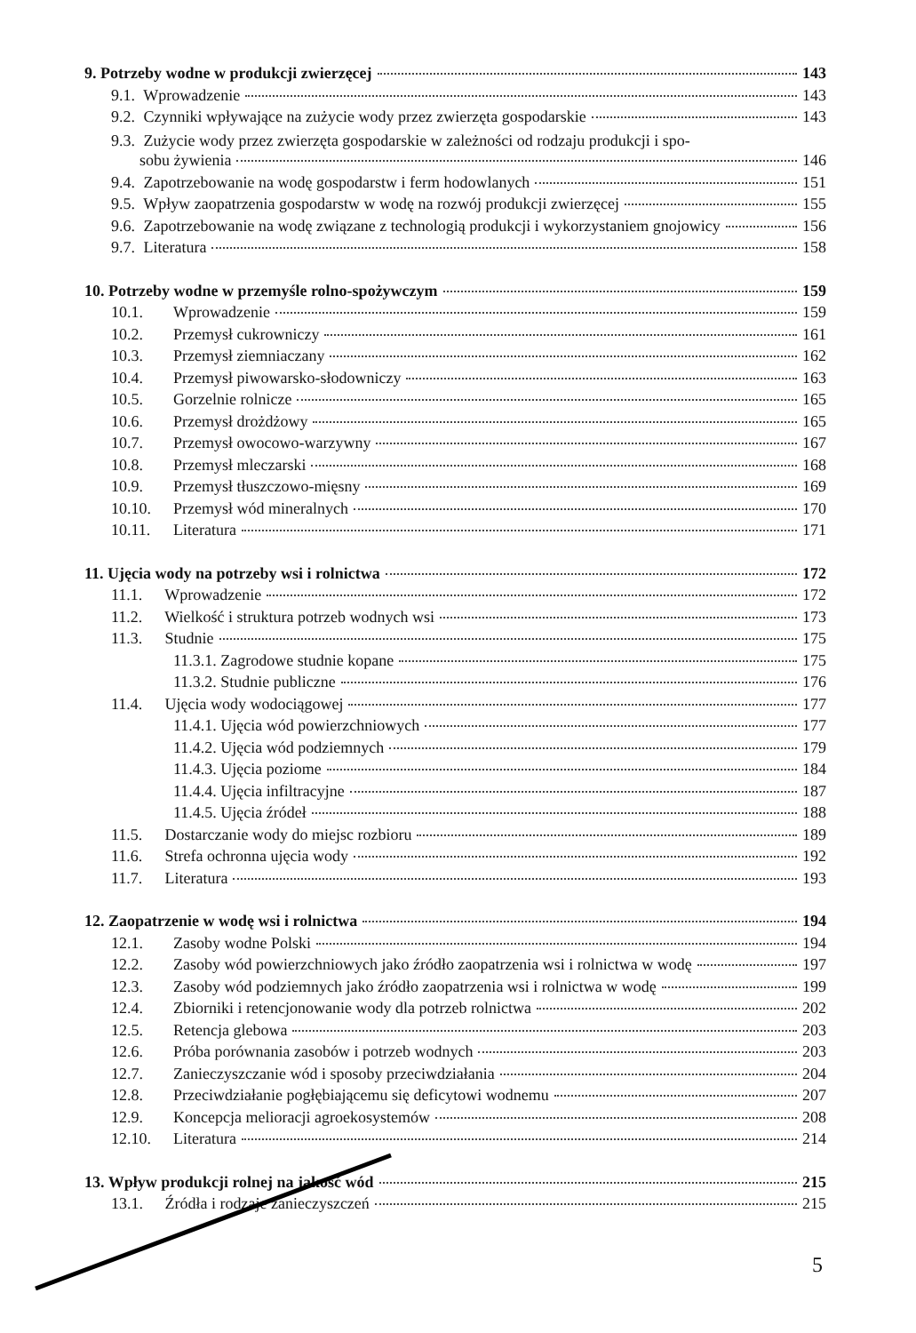9. Potrzeby wodne w produkcji zwierzęcej 143
9.1. Wprowadzenie 143
9.2. Czynniki wpływające na zużycie wody przez zwierzęta gospodarskie 143
9.3. Zużycie wody przez zwierzęta gospodarskie w zależności od rodzaju produkcji i spo-
sobu żywienia 146
9.4. Zapotrzebowanie na wodę gospodarstw i ferm hodowlanych 151
9.5. Wpływ zaopatrzenia gospodarstw w wodę na rozwój produkcji zwierzęcej 155
9.6. Zapotrzebowanie na wodę związane z technologią produkcji i wykorzystaniem gnojowicy 156
9.7. Literatura 158
10. Potrzeby wodne w przemyśle rolno-spożywczym 159
10.1. Wprowadzenie 159
10.2. Przemysł cukrowniczy 161
10.3. Przemysł ziemniaczany 162
10.4. Przemysł piwowarsko-słodowniczy 163
10.5. Gorzelnie rolnicze 165
10.6. Przemysł drożdżowy 165
10.7. Przemysł owocowo-warzywny 167
10.8. Przemysł mleczarski 168
10.9. Przemysł tłuszczowo-mięsny 169
10.10. Przemysł wód mineralnych 170
10.11. Literatura 171
11. Ujęcia wody na potrzeby wsi i rolnictwa 172
11.1. Wprowadzenie 172
11.2. Wielkość i struktura potrzeb wodnych wsi 173
11.3. Studnie 175
11.3.1. Zagrodowe studnie kopane 175
11.3.2. Studnie publiczne 176
11.4. Ujęcia wody wodociągowej 177
11.4.1. Ujęcia wód powierzchniowych 177
11.4.2. Ujęcia wód podziemnych 179
11.4.3. Ujęcia poziome 184
11.4.4. Ujęcia infiltracyjne 187
11.4.5. Ujęcia źródeł 188
11.5. Dostarczanie wody do miejsc rozbioru 189
11.6. Strefa ochronna ujęcia wody 192
11.7. Literatura 193
12. Zaopatrzenie w wodę wsi i rolnictwa 194
12.1. Zasoby wodne Polski 194
12.2. Zasoby wód powierzchniowych jako źródło zaopatrzenia wsi i rolnictwa w wodę 197
12.3. Zasoby wód podziemnych jako źródło zaopatrzenia wsi i rolnictwa w wodę 199
12.4. Zbiorniki i retencjonowanie wody dla potrzeb rolnictwa 202
12.5. Retencja glebowa 203
12.6. Próba porównania zasobów i potrzeb wodnych 203
12.7. Zanieczyszczanie wód i sposoby przeciwdziałania 204
12.8. Przeciwdziałanie pogłębiającemu się deficytowi wodnemu 207
12.9. Koncepcja melioracji agroekosystemów 208
12.10. Literatura 214
13. Wpływ produkcji rolnej na jakość wód 215
13.1. Źródła i rodzaje zanieczyszczeń 215
5